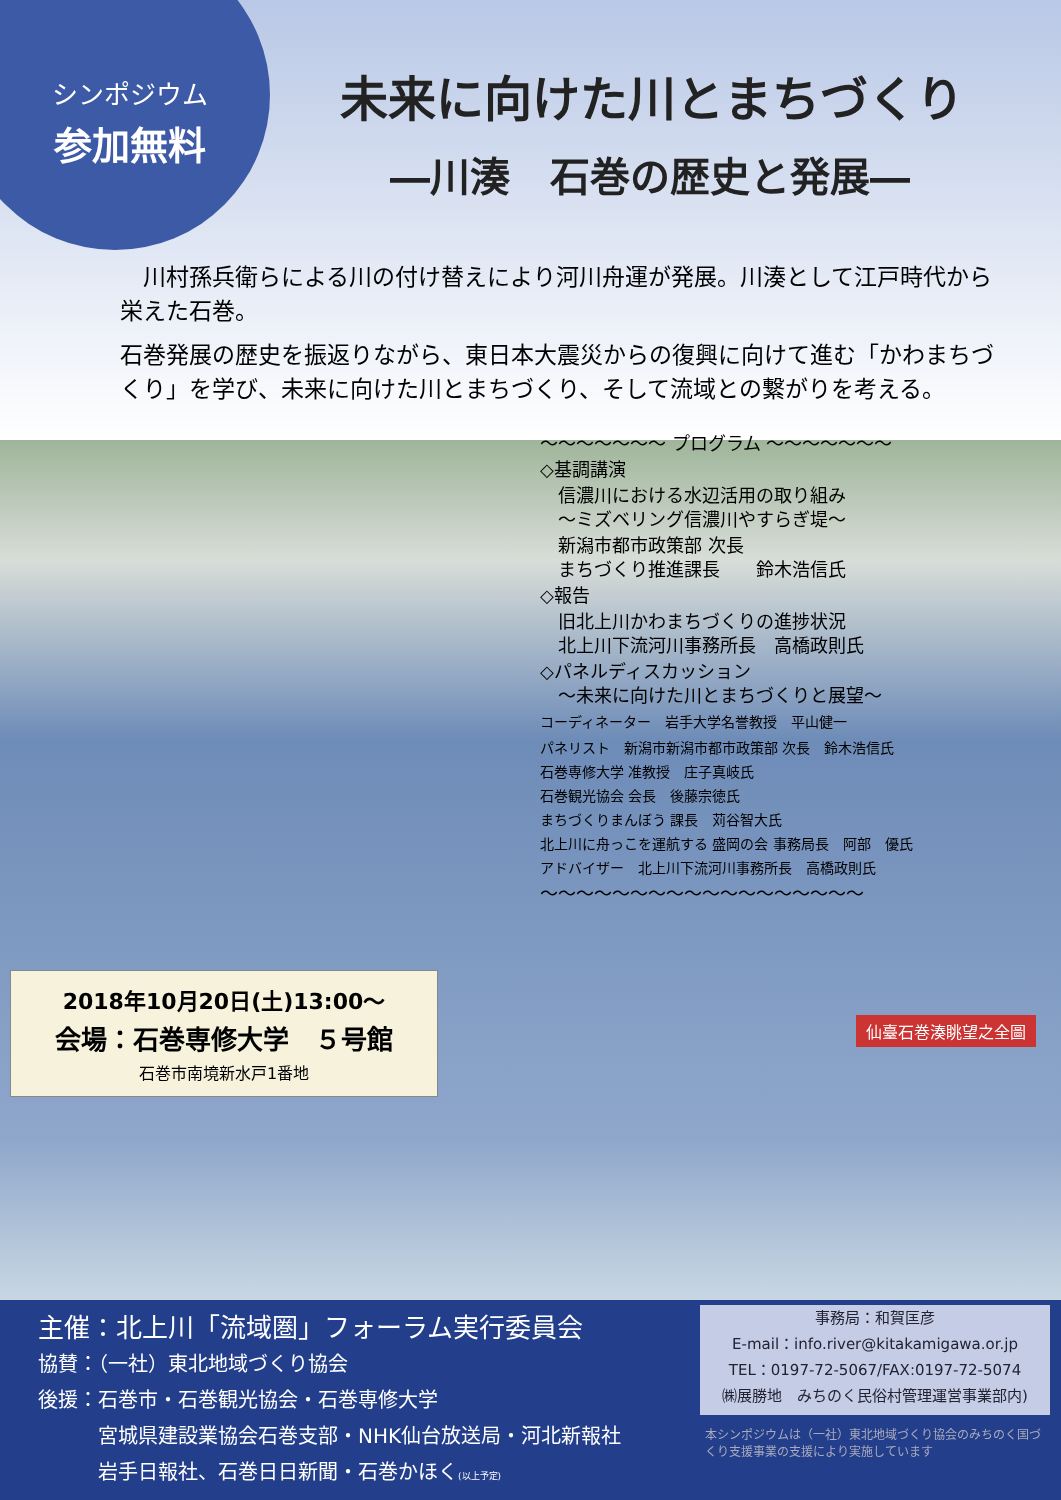シンポジウム
参加無料
未来に向けた川とまちづくり
―川湊　石巻の歴史と発展―
　川村孫兵衛らによる川の付け替えにより河川舟運が発展。川湊として江戸時代から栄えた石巻。
石巻発展の歴史を振返りながら、東日本大震災からの復興に向けて進む「かわまちづくり」を学び、未来に向けた川とまちづくり、そして流域との繋がりを考える。
〜〜〜〜〜〜〜 プログラム 〜〜〜〜〜〜〜
◇基調講演
　信濃川における水辺活用の取り組み
　〜ミズベリング信濃川やすらぎ堤〜
　新潟市都市政策部 次長
　まちづくり推進課長　　鈴木浩信氏
◇報告
　旧北上川かわまちづくりの進捗状況
　北上川下流河川事務所長　高橋政則氏
◇パネルディスカッション
　〜未来に向けた川とまちづくりと展望〜
コーディネーター　岩手大学名誉教授　平山健一
パネリスト　新潟市新潟市都市政策部 次長　鈴木浩信氏
石巻専修大学 准教授　庄子真岐氏
石巻観光協会 会長　後藤宗徳氏
まちづくりまんぼう 課長　苅谷智大氏
北上川に舟っこを運航する 盛岡の会 事務局長　阿部　優氏
アドバイザー　北上川下流河川事務所長　高橋政則氏
〜〜〜〜〜〜〜〜〜〜〜〜〜〜〜〜〜〜
2018年10月20日(土)13:00〜
会場：石巻専修大学　５号館
石巻市南境新水戸1番地
仙臺石巻湊眺望之全圖
主催：北上川「流域圏」フォーラム実行委員会
協賛：（一社）東北地域づくり協会
後援：石巻市・石巻観光協会・石巻専修大学
　　　宮城県建設業協会石巻支部・NHK仙台放送局・河北新報社
　　　岩手日報社、石巻日日新聞・石巻かほく(以上予定)
事務局：和賀匡彦
E-mail：info.river@kitakamigawa.or.jp
TEL：0197-72-5067/FAX:0197-72-5074
㈱展勝地　みちのく民俗村管理運営事業部内)
本シンポジウムは（一社）東北地域づくり協会のみちのく国づくり支援事業の支援により実施しています